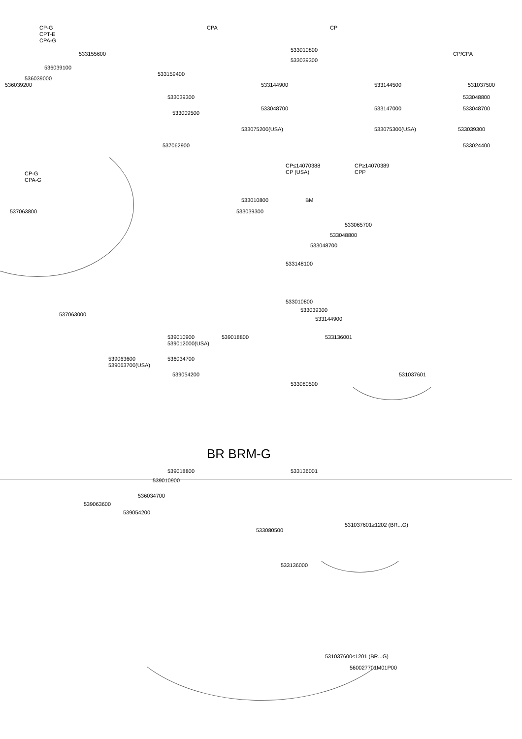CP-G
CPT-E
CPA-G CPA CP
533010800
533155600 CP/CPA
533039300
536039100
533159400
536039000
536039200 533144900 533144500 531037500
533039300 533048800
533048700 533147000 533048700
533009500
533075200(USA) 533075300(USA) 533039300
537062900 533024400
CP≤14070388
CP (USA) CP≥14070389
CPP
CP-G
CPA-G
533010800 BM
537063800 533039300
533065700
533048800
533048700
533148100
533010800
533039300
537063000
533144900
539010900
539012000(USA) 533136001 539018800
539063600
539063700(USA) 536034700
539054200 531037601
533080500
BR BRM-G
539018800 533136001
539010900
536034700
539063600
539054200
531037601≥1202 (BR...G)
533080500
533136000
531037600≤1201 (BR...G)
560027701M01P00